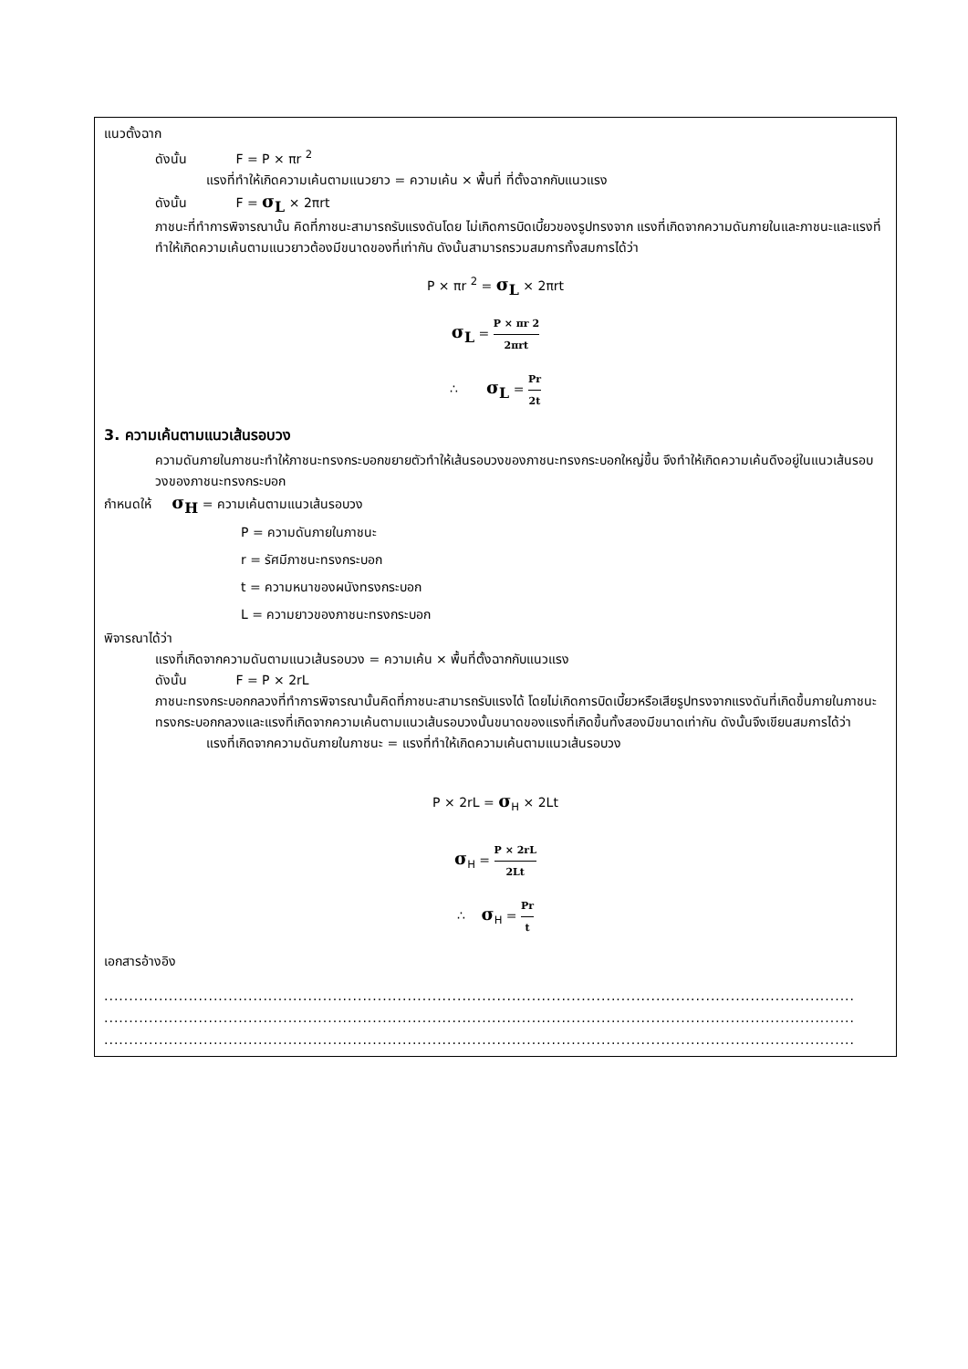แนวตั้งฉาก
ดังนั้น F = P × πr <sup>2</sup>
แรงที่ทำให้เกิดความเค้นตามแนวยาว = ความเค้น × พื้นที่ ที่ตั้งฉากกับแนวแรง
ดังนั้น F = σ<sub>L</sub> × 2πrt
ภาชนะที่ทำการพิจารณานั้น คิดที่ภาชนะสามารถรับแรงดันโดย ไม่เกิดการบิดเบี้ยวของรูปทรงจาก แรงที่เกิดจากความดันภายในและภาชนะและแรงที่ทำให้เกิดความเค้นตามแนวยาวต้องมีขนาดของที่เท่ากัน ดังนั้นสามารถรวมสมการทั้งสมการได้ว่า
P × πr <sup>2</sup> = σ<sub>L</sub> × 2πrt
σ<sub>L</sub> = P × πr 2 2πrt
∴ σ<sub>L</sub> = Pr 2t
3. ความเค้นตามแนวเส้นรอบวง
ความดันภายในภาชนะทำให้ภาชนะทรงกระบอกขยายตัวทำให้เส้นรอบวงของภาชนะทรงกระบอกใหญ่ขึ้น จึงทำให้เกิดความเค้นดึงอยู่ในแนวเส้นรอบวงของภาชนะทรงกระบอก
กำหนดให้ σ<sub>H</sub> = ความเค้นตามแนวเส้นรอบวง
P = ความดันภายในภาชนะ
r = รัศมีภาชนะทรงกระบอก
t = ความหนาของผนังทรงกระบอก
L = ความยาวของภาชนะทรงกระบอก
พิจารณาได้ว่า
แรงที่เกิดจากความดันตามแนวเส้นรอบวง = ความเค้น × พื้นที่ตั้งฉากกับแนวแรง
ดังนั้น F = P × 2rL
ภาชนะทรงกระบอกกลวงที่ทำการพิจารณานั้นคิดที่ภาชนะสามารถรับแรงได้ โดยไม่เกิดการบิดเบี้ยวหรือเสียรูปทรงจากแรงดันที่เกิดขึ้นภายในภาชนะทรงกระบอกกลวงและแรงที่เกิดจากความเค้นตามแนวเส้นรอบวงนั้นขนาดของแรงที่เกิดขึ้นทั้งสองมีขนาดเท่ากัน ดังนั้นจึงเขียนสมการได้ว่า
แรงที่เกิดจากความดันภายในภาชนะ = แรงที่ทำให้เกิดความเค้นตามแนวเส้นรอบวง
P × 2rL = σ<sub>H</sub> × 2Lt
σ<sub>H</sub> = P × 2rL 2Lt
∴ σ<sub>H</sub> = Pr t
เอกสารอ้างอิง
.......................................................................................................................................................
.......................................................................................................................................................
.......................................................................................................................................................